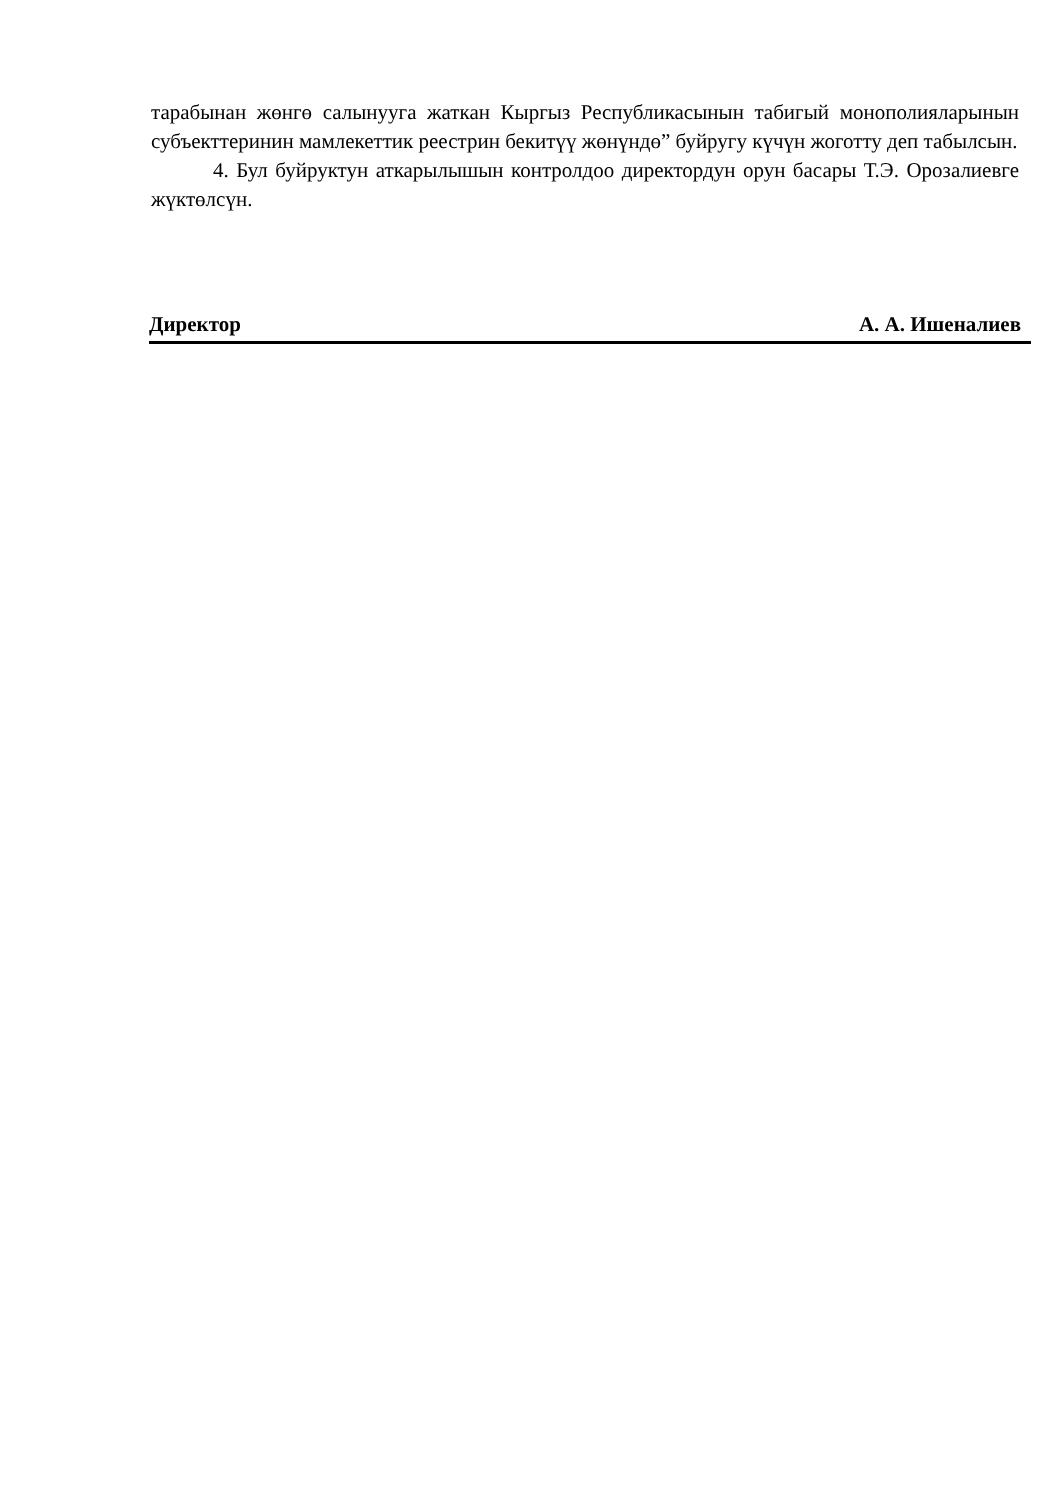тарабынан жөнгө салынууга жаткан Кыргыз Республикасынын табигый монополияларынын субъекттеринин мамлекеттик реестрин бекитүү жөнүндө” буйругу күчүн жоготту деп табылсын.
4. Бул буйруктун аткарылышын контролдоо директордун орун басары Т.Э. Орозалиевге жүктөлсүн.
Директор А. А. Ишеналиев